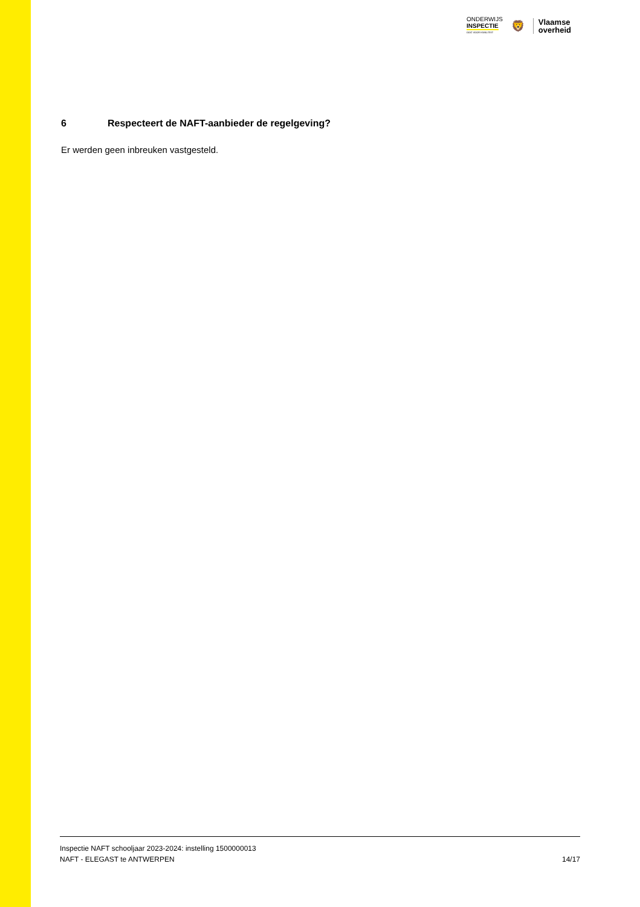ONDERWIJS
INSPECTIE
OOG VOOR KWALITEIT
🦁
Vlaamse
overheid
6 Respecteert de NAFT-aanbieder de regelgeving?
Er werden geen inbreuken vastgesteld.
Inspectie NAFT schooljaar 2023-2024: instelling 1500000013
NAFT - ELEGAST te ANTWERPEN 14/17